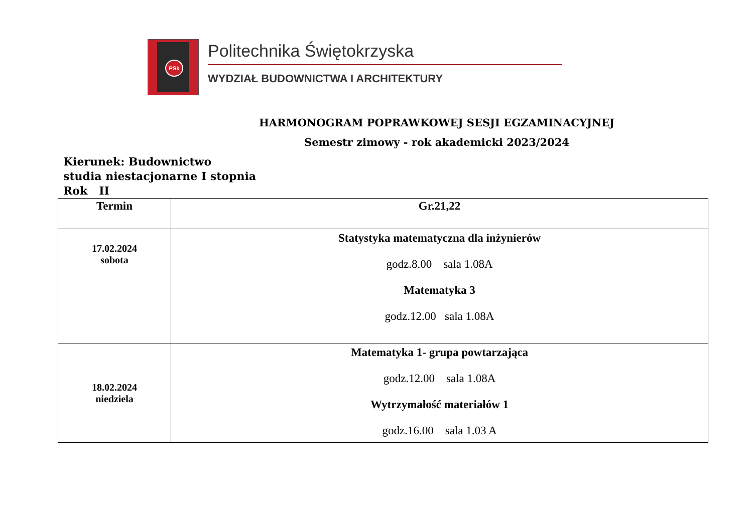PSk
Politechnika Świętokrzyska
WYDZIAŁ BUDOWNICTWA I ARCHITEKTURY
HARMONOGRAM POPRAWKOWEJ SESJI EGZAMINACYJNEJ
Semestr zimowy - rok akademicki 2023/2024
Kierunek: Budownictwo
studia niestacjonarne I stopnia
Rok II
| Termin | Gr.21,22 |
| --- | --- |
| 17.02.2024 sobota | Statystyka matematyczna dla inżynierów godz.8.00 sala 1.08A Matematyka 3 godz.12.00 sala 1.08A |
| 18.02.2024 niedziela | Matematyka 1- grupa powtarzająca godz.12.00 sala 1.08A Wytrzymałość materiałów 1 godz.16.00 sala 1.03 A |